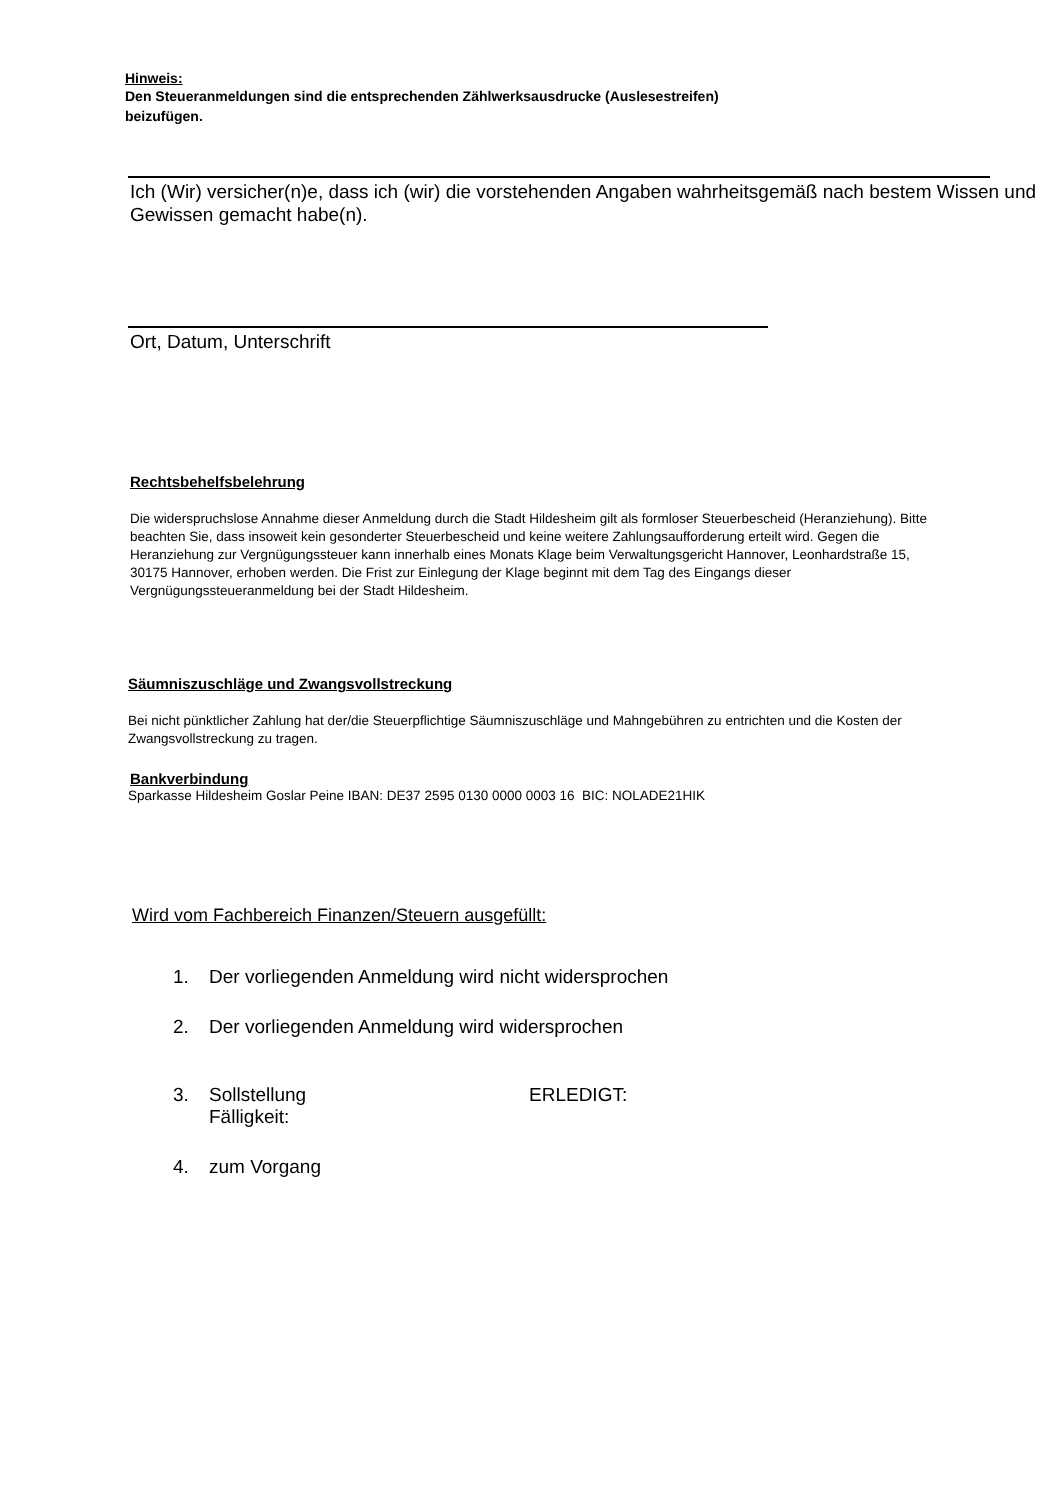Hinweis:
Den Steueranmeldungen sind die entsprechenden Zählwerksausdrucke (Auslesestreifen)
beizufügen.
Ich (Wir) versicher(n)e, dass ich (wir) die vorstehenden Angaben wahrheitsgemäß nach bestem Wissen und Gewissen gemacht habe(n).
Ort, Datum, Unterschrift
Rechtsbehelfsbelehrung
Die widerspruchslose Annahme dieser Anmeldung durch die Stadt Hildesheim gilt als formloser Steuerbescheid (Heranziehung). Bitte beachten Sie, dass insoweit kein gesonderter Steuerbescheid und keine weitere Zahlungsaufforderung erteilt wird. Gegen die Heranziehung zur Vergnügungssteuer kann innerhalb eines Monats Klage beim Verwaltungsgericht Hannover, Leonhardstraße 15, 30175 Hannover, erhoben werden. Die Frist zur Einlegung der Klage beginnt mit dem Tag des Eingangs dieser Vergnügungssteueranmeldung bei der Stadt Hildesheim.
Säumniszuschläge und Zwangsvollstreckung
Bei nicht pünktlicher Zahlung hat der/die Steuerpflichtige Säumniszuschläge und Mahngebühren zu entrichten und die Kosten der Zwangsvollstreckung zu tragen.
Bankverbindung
Sparkasse Hildesheim Goslar Peine IBAN: DE37 2595 0130 0000 0003 16 BIC: NOLADE21HIK
Wird vom Fachbereich Finanzen/Steuern ausgefüllt:
1. Der vorliegenden Anmeldung wird nicht widersprochen
2. Der vorliegenden Anmeldung wird widersprochen
3. Sollstellung
Fälligkeit: ERLEDIGT:
4. zum Vorgang